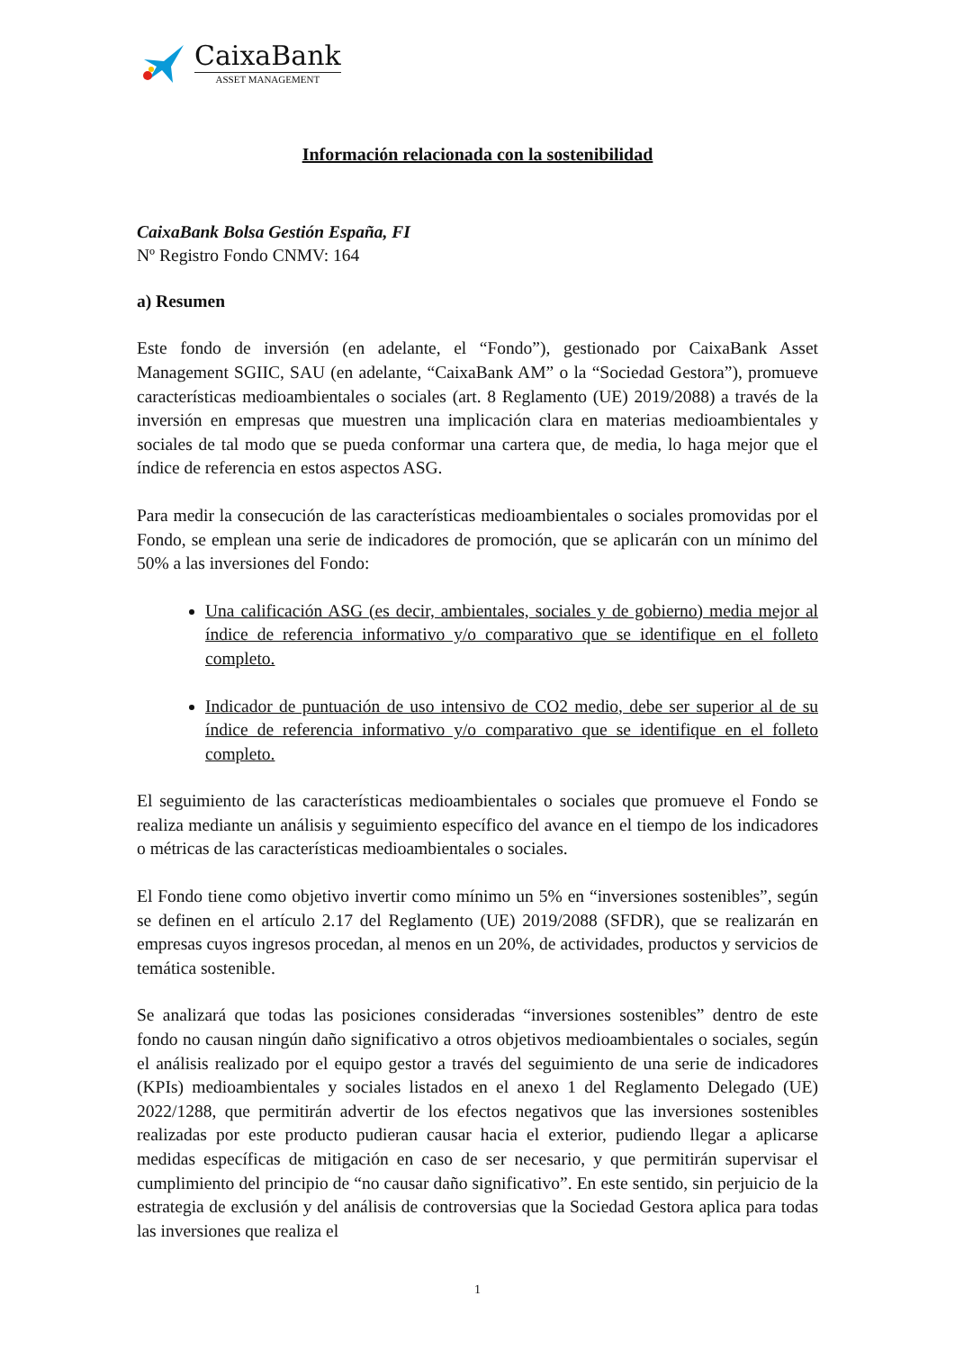CaixaBank
ASSET MANAGEMENT
Información relacionada con la sostenibilidad
CaixaBank Bolsa Gestión España, FI
Nº Registro Fondo CNMV: 164
a) Resumen
Este fondo de inversión (en adelante, el “Fondo”), gestionado por CaixaBank Asset Management SGIIC, SAU (en adelante, “CaixaBank AM” o la “Sociedad Gestora”), promueve características medioambientales o sociales (art. 8 Reglamento (UE) 2019/2088) a través de la inversión en empresas que muestren una implicación clara en materias medioambientales y sociales de tal modo que se pueda conformar una cartera que, de media, lo haga mejor que el índice de referencia en estos aspectos ASG.
Para medir la consecución de las características medioambientales o sociales promovidas por el Fondo, se emplean una serie de indicadores de promoción, que se aplicarán con un mínimo del 50% a las inversiones del Fondo:
Una calificación ASG (es decir, ambientales, sociales y de gobierno) media mejor al índice de referencia informativo y/o comparativo que se identifique en el folleto completo.
Indicador de puntuación de uso intensivo de CO2 medio, debe ser superior al de su índice de referencia informativo y/o comparativo que se identifique en el folleto completo.
El seguimiento de las características medioambientales o sociales que promueve el Fondo se realiza mediante un análisis y seguimiento específico del avance en el tiempo de los indicadores o métricas de las características medioambientales o sociales.
El Fondo tiene como objetivo invertir como mínimo un 5% en “inversiones sostenibles”, según se definen en el artículo 2.17 del Reglamento (UE) 2019/2088 (SFDR), que se realizarán en empresas cuyos ingresos procedan, al menos en un 20%, de actividades, productos y servicios de temática sostenible.
Se analizará que todas las posiciones consideradas “inversiones sostenibles” dentro de este fondo no causan ningún daño significativo a otros objetivos medioambientales o sociales, según el análisis realizado por el equipo gestor a través del seguimiento de una serie de indicadores (KPIs) medioambientales y sociales listados en el anexo 1 del Reglamento Delegado (UE) 2022/1288, que permitirán advertir de los efectos negativos que las inversiones sostenibles realizadas por este producto pudieran causar hacia el exterior, pudiendo llegar a aplicarse medidas específicas de mitigación en caso de ser necesario, y que permitirán supervisar el cumplimiento del principio de “no causar daño significativo”. En este sentido, sin perjuicio de la estrategia de exclusión y del análisis de controversias que la Sociedad Gestora aplica para todas las inversiones que realiza el
1